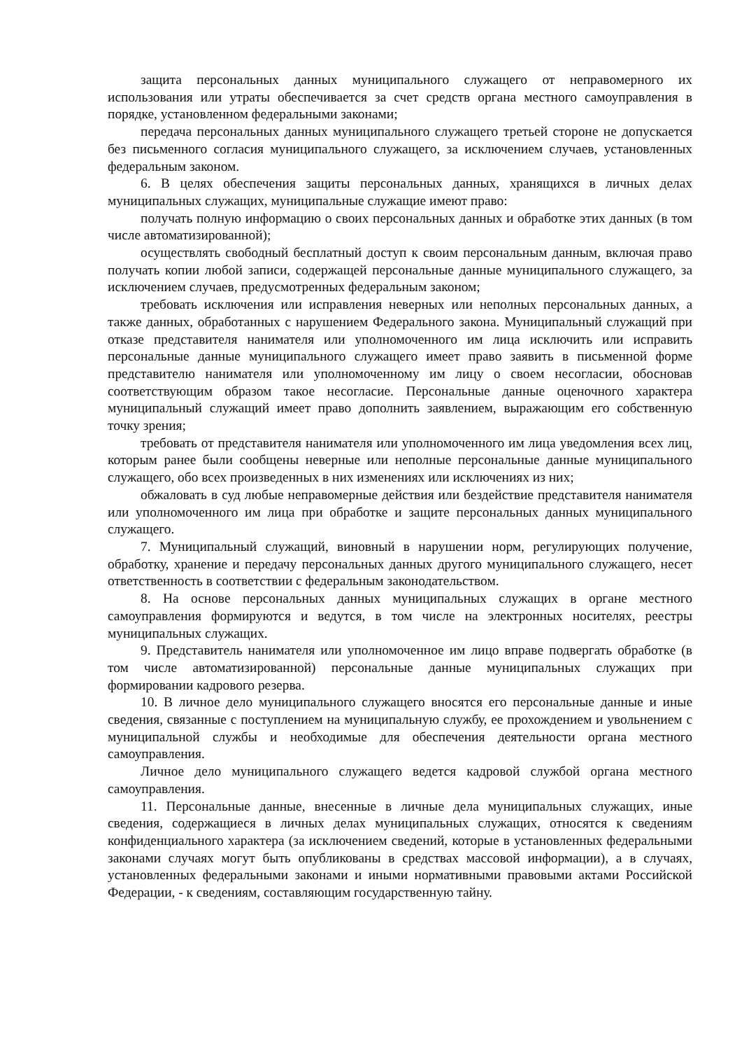защита персональных данных муниципального служащего от неправомерного их использования или утраты обеспечивается за счет средств органа местного самоуправления в порядке, установленном федеральными законами;
передача персональных данных муниципального служащего третьей стороне не допускается без письменного согласия муниципального служащего, за исключением случаев, установленных федеральным законом.
6. В целях обеспечения защиты персональных данных, хранящихся в личных делах муниципальных служащих, муниципальные служащие имеют право:
получать полную информацию о своих персональных данных и обработке этих данных (в том числе автоматизированной);
осуществлять свободный бесплатный доступ к своим персональным данным, включая право получать копии любой записи, содержащей персональные данные муниципального служащего, за исключением случаев, предусмотренных федеральным законом;
требовать исключения или исправления неверных или неполных персональных данных, а также данных, обработанных с нарушением Федерального закона. Муниципальный служащий при отказе представителя нанимателя или уполномоченного им лица исключить или исправить персональные данные муниципального служащего имеет право заявить в письменной форме представителю нанимателя или уполномоченному им лицу о своем несогласии, обосновав соответствующим образом такое несогласие. Персональные данные оценочного характера муниципальный служащий имеет право дополнить заявлением, выражающим его собственную точку зрения;
требовать от представителя нанимателя или уполномоченного им лица уведомления всех лиц, которым ранее были сообщены неверные или неполные персональные данные муниципального служащего, обо всех произведенных в них изменениях или исключениях из них;
обжаловать в суд любые неправомерные действия или бездействие представителя нанимателя или уполномоченного им лица при обработке и защите персональных данных муниципального служащего.
7. Муниципальный служащий, виновный в нарушении норм, регулирующих получение, обработку, хранение и передачу персональных данных другого муниципального служащего, несет ответственность в соответствии с федеральным законодательством.
8. На основе персональных данных муниципальных служащих в органе местного самоуправления формируются и ведутся, в том числе на электронных носителях, реестры муниципальных служащих.
9. Представитель нанимателя или уполномоченное им лицо вправе подвергать обработке (в том числе автоматизированной) персональные данные муниципальных служащих при формировании кадрового резерва.
10. В личное дело муниципального служащего вносятся его персональные данные и иные сведения, связанные с поступлением на муниципальную службу, ее прохождением и увольнением с муниципальной службы и необходимые для обеспечения деятельности органа местного самоуправления.
Личное дело муниципального служащего ведется кадровой службой органа местного самоуправления.
11. Персональные данные, внесенные в личные дела муниципальных служащих, иные сведения, содержащиеся в личных делах муниципальных служащих, относятся к сведениям конфиденциального характера (за исключением сведений, которые в установленных федеральными законами случаях могут быть опубликованы в средствах массовой информации), а в случаях, установленных федеральными законами и иными нормативными правовыми актами Российской Федерации, - к сведениям, составляющим государственную тайну.